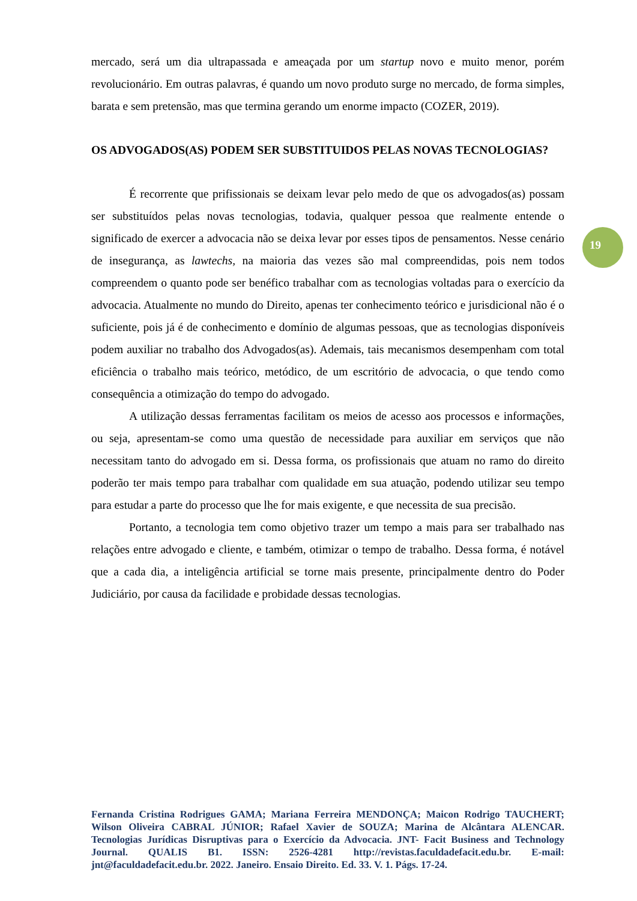mercado, será um dia ultrapassada e ameaçada por um startup novo e muito menor, porém revolucionário. Em outras palavras, é quando um novo produto surge no mercado, de forma simples, barata e sem pretensão, mas que termina gerando um enorme impacto (COZER, 2019).
OS ADVOGADOS(AS) PODEM SER SUBSTITUIDOS PELAS NOVAS TECNOLOGIAS?
É recorrente que prifissionais se deixam levar pelo medo de que os advogados(as) possam ser substituídos pelas novas tecnologias, todavia, qualquer pessoa que realmente entende o significado de exercer a advocacia não se deixa levar por esses tipos de pensamentos. Nesse cenário de insegurança, as lawtechs, na maioria das vezes são mal compreendidas, pois nem todos compreendem o quanto pode ser benéfico trabalhar com as tecnologias voltadas para o exercício da advocacia. Atualmente no mundo do Direito, apenas ter conhecimento teórico e jurisdicional não é o suficiente, pois já é de conhecimento e domínio de algumas pessoas, que as tecnologias disponíveis podem auxiliar no trabalho dos Advogados(as). Ademais, tais mecanismos desempenham com total eficiência o trabalho mais teórico, metódico, de um escritório de advocacia, o que tendo como consequência a otimização do tempo do advogado.
A utilização dessas ferramentas facilitam os meios de acesso aos processos e informações, ou seja, apresentam-se como uma questão de necessidade para auxiliar em serviços que não necessitam tanto do advogado em si. Dessa forma, os profissionais que atuam no ramo do direito poderão ter mais tempo para trabalhar com qualidade em sua atuação, podendo utilizar seu tempo para estudar a parte do processo que lhe for mais exigente, e que necessita de sua precisão.
Portanto, a tecnologia tem como objetivo trazer um tempo a mais para ser trabalhado nas relações entre advogado e cliente, e também, otimizar o tempo de trabalho. Dessa forma, é notável que a cada dia, a inteligência artificial se torne mais presente, principalmente dentro do Poder Judiciário, por causa da facilidade e probidade dessas tecnologias.
19
Fernanda Cristina Rodrigues GAMA; Mariana Ferreira MENDONÇA; Maicon Rodrigo TAUCHERT; Wilson Oliveira CABRAL JÚNIOR; Rafael Xavier de SOUZA; Marina de Alcântara ALENCAR. Tecnologias Jurídicas Disruptivas para o Exercício da Advocacia. JNT- Facit Business and Technology Journal. QUALIS B1. ISSN: 2526-4281 http://revistas.faculdadefacit.edu.br. E-mail: jnt@faculdadefacit.edu.br. 2022. Janeiro. Ensaio Direito. Ed. 33. V. 1. Págs. 17-24.